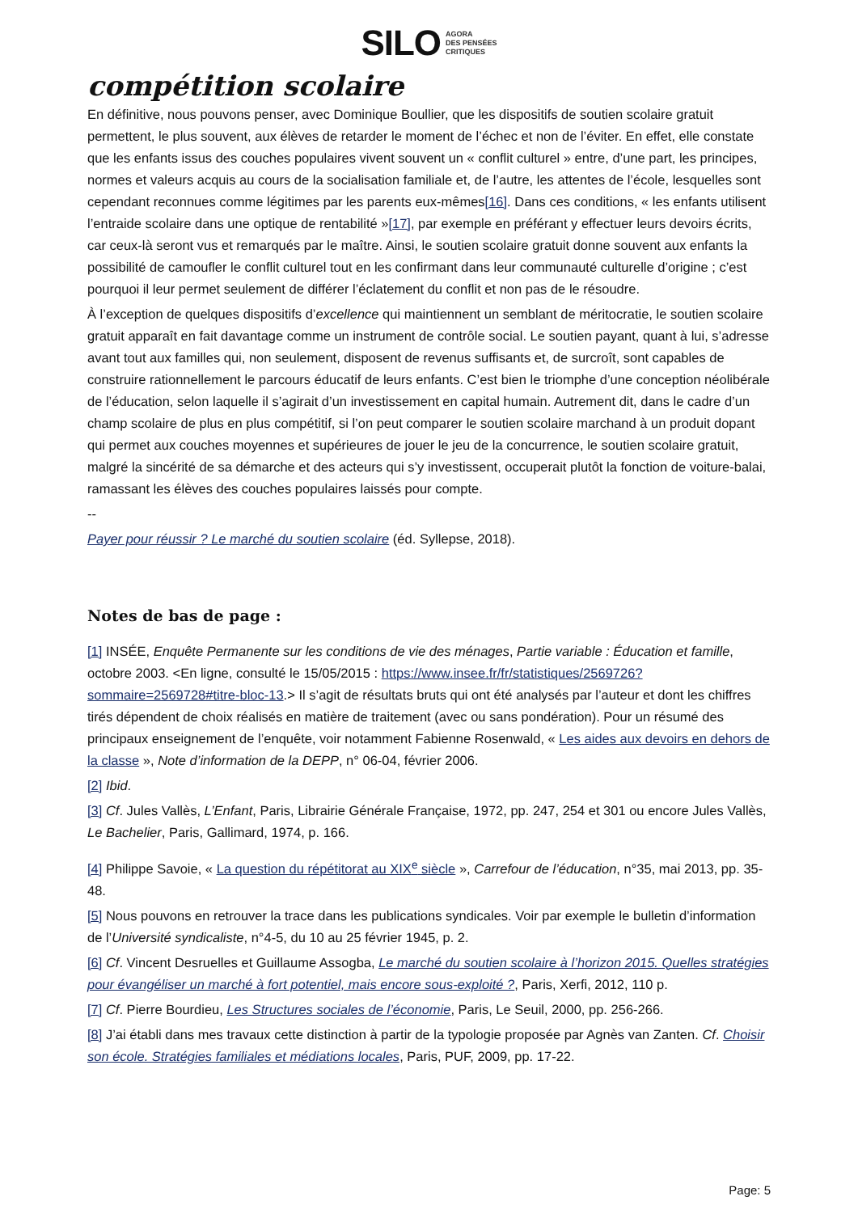SILO AGORA
DES PENSÉES
CRITIQUES
compétition scolaire
En définitive, nous pouvons penser, avec Dominique Boullier, que les dispositifs de soutien scolaire gratuit permettent, le plus souvent, aux élèves de retarder le moment de l’échec et non de l’éviter. En effet, elle constate que les enfants issus des couches populaires vivent souvent un « conflit culturel » entre, d’une part, les principes, normes et valeurs acquis au cours de la socialisation familiale et, de l’autre, les attentes de l’école, lesquelles sont cependant reconnues comme légitimes par les parents eux-mêmes[16]. Dans ces conditions, « les enfants utilisent l’entraide scolaire dans une optique de rentabilité »[17], par exemple en préférant y effectuer leurs devoirs écrits, car ceux-là seront vus et remarqués par le maître. Ainsi, le soutien scolaire gratuit donne souvent aux enfants la possibilité de camoufler le conflit culturel tout en les confirmant dans leur communauté culturelle d’origine ; c’est pourquoi il leur permet seulement de différer l’éclatement du conflit et non pas de le résoudre.
À l’exception de quelques dispositifs d’excellence qui maintiennent un semblant de méritocratie, le soutien scolaire gratuit apparaît en fait davantage comme un instrument de contrôle social. Le soutien payant, quant à lui, s’adresse avant tout aux familles qui, non seulement, disposent de revenus suffisants et, de surcroît, sont capables de construire rationnellement le parcours éducatif de leurs enfants. C’est bien le triomphe d’une conception néolibérale de l’éducation, selon laquelle il s’agirait d’un investissement en capital humain. Autrement dit, dans le cadre d’un champ scolaire de plus en plus compétitif, si l’on peut comparer le soutien scolaire marchand à un produit dopant qui permet aux couches moyennes et supérieures de jouer le jeu de la concurrence, le soutien scolaire gratuit, malgré la sincérité de sa démarche et des acteurs qui s’y investissent, occuperait plutôt la fonction de voiture-balai, ramassant les élèves des couches populaires laissés pour compte.
--
Payer pour réussir ? Le marché du soutien scolaire (éd. Syllepse, 2018).
Notes de bas de page :
[1] INSÉE, Enquête Permanente sur les conditions de vie des ménages, Partie variable : Éducation et famille, octobre 2003. <En ligne, consulté le 15/05/2015 : https://www.insee.fr/fr/statistiques/2569726?sommaire=2569728#titre-bloc-13.> Il s’agit de résultats bruts qui ont été analysés par l’auteur et dont les chiffres tirés dépendent de choix réalisés en matière de traitement (avec ou sans pondération). Pour un résumé des principaux enseignement de l’enquête, voir notamment Fabienne Rosenwald, « Les aides aux devoirs en dehors de la classe », Note d’information de la DEPP, n° 06-04, février 2006.
[2] Ibid.
[3] Cf. Jules Vallès, L’Enfant, Paris, Librairie Générale Française, 1972, pp. 247, 254 et 301 ou encore Jules Vallès, Le Bachelier, Paris, Gallimard, 1974, p. 166.
[4] Philippe Savoie, « La question du répétitorat au XIX<sup>e</sup> siècle », Carrefour de l’éducation, n°35, mai 2013, pp. 35-48.
[5] Nous pouvons en retrouver la trace dans les publications syndicales. Voir par exemple le bulletin d’information de l’Université syndicaliste, n°4-5, du 10 au 25 février 1945, p. 2.
[6] Cf. Vincent Desruelles et Guillaume Assogba, Le marché du soutien scolaire à l’horizon 2015. Quelles stratégies pour évangéliser un marché à fort potentiel, mais encore sous-exploité ?, Paris, Xerfi, 2012, 110 p.
[7] Cf. Pierre Bourdieu, Les Structures sociales de l’économie, Paris, Le Seuil, 2000, pp. 256-266.
[8] J’ai établi dans mes travaux cette distinction à partir de la typologie proposée par Agnès van Zanten. Cf. Choisir son école. Stratégies familiales et médiations locales, Paris, PUF, 2009, pp. 17-22.
Page: 5